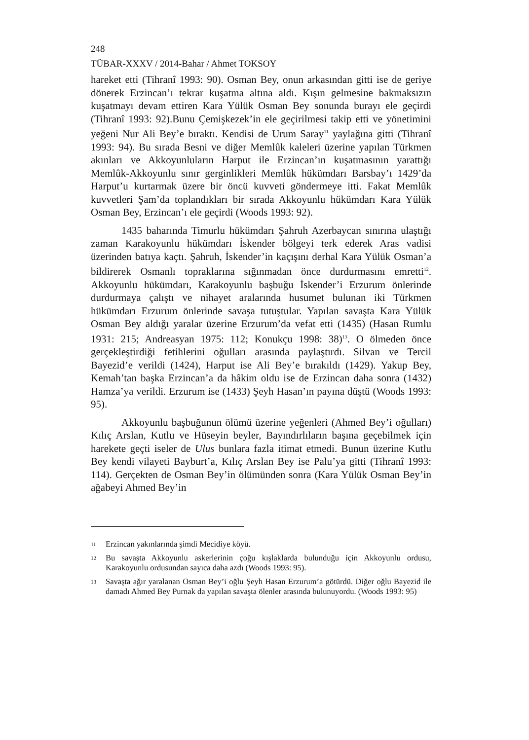248
TÜBAR-XXXV / 2014-Bahar / Ahmet TOKSOY
hareket etti (Tihranî 1993: 90). Osman Bey, onun arkasından gitti ise de geriye dönerek Erzincan’ı tekrar kuşatma altına aldı. Kışın gelmesine bakmaksızın kuşatmayı devam ettiren Kara Yülük Osman Bey sonunda burayı ele geçirdi (Tihranî 1993: 92).Bunu Çemişkezek’in ele geçirilmesi takip etti ve yönetimini yeğeni Nur Ali Bey’e bıraktı. Kendisi de Urum Saray<sup>11</sup> yaylağına gitti (Tihranî 1993: 94). Bu sırada Besni ve diğer Memlûk kaleleri üzerine yapılan Türkmen akınları ve Akkoyunluların Harput ile Erzincan’ın kuşatmasının yarattığı Memlûk-Akkoyunlu sınır gerginlikleri Memlûk hükümdarı Barsbay’ı 1429’da Harput’u kurtarmak üzere bir öncü kuvveti göndermeye itti. Fakat Memlûk kuvvetleri Şam’da toplandıkları bir sırada Akkoyunlu hükümdarı Kara Yülük Osman Bey, Erzincan’ı ele geçirdi (Woods 1993: 92).
1435 baharında Timurlu hükümdarı Şahruh Azerbaycan sınırına ulaştığı zaman Karakoyunlu hükümdarı İskender bölgeyi terk ederek Aras vadisi üzerinden batıya kaçtı. Şahruh, İskender’in kaçışını derhal Kara Yülük Osman’a bildirerek Osmanlı topraklarına sığınmadan önce durdurmasını emretti<sup>12</sup>. Akkoyunlu hükümdarı, Karakoyunlu başbuğu İskender’i Erzurum önlerinde durdurmaya çalıştı ve nihayet aralarında husumet bulunan iki Türkmen hükümdarı Erzurum önlerinde savaşa tutuştular. Yapılan savaşta Kara Yülük Osman Bey aldığı yaralar üzerine Erzurum’da vefat etti (1435) (Hasan Rumlu 1931: 215; Andreasyan 1975: 112; Konukçu 1998: 38)<sup>13</sup>. O ölmeden önce gerçekleştirdiği fetihlerini oğulları arasında paylaştırdı. Silvan ve Tercil Bayezid’e verildi (1424), Harput ise Ali Bey’e bırakıldı (1429). Yakup Bey, Kemah’tan başka Erzincan’a da hâkim oldu ise de Erzincan daha sonra (1432) Hamza’ya verildi. Erzurum ise (1433) Şeyh Hasan’ın payına düştü (Woods 1993: 95).
Akkoyunlu başbuğunun ölümü üzerine yeğenleri (Ahmed Bey’i oğulları) Kılıç Arslan, Kutlu ve Hüseyin beyler, Bayındırlıların başına geçebilmek için harekete geçti iseler de Ulus bunlara fazla itimat etmedi. Bunun üzerine Kutlu Bey kendi vilayeti Bayburt’a, Kılıç Arslan Bey ise Palu’ya gitti (Tihranî 1993: 114). Gerçekten de Osman Bey’in ölümünden sonra (Kara Yülük Osman Bey’in ağabeyi Ahmed Bey’in
11 Erzincan yakınlarında şimdi Mecidiye köyü.
12 Bu savaşta Akkoyunlu askerlerinin çoğu kışlaklarda bulunduğu için Akkoyunlu ordusu, Karakoyunlu ordusundan sayıca daha azdı (Woods 1993: 95).
13 Savaşta ağır yaralanan Osman Bey’i oğlu Şeyh Hasan Erzurum’a götürdü. Diğer oğlu Bayezid ile damadı Ahmed Bey Purnak da yapılan savaşta ölenler arasında bulunuyordu. (Woods 1993: 95)